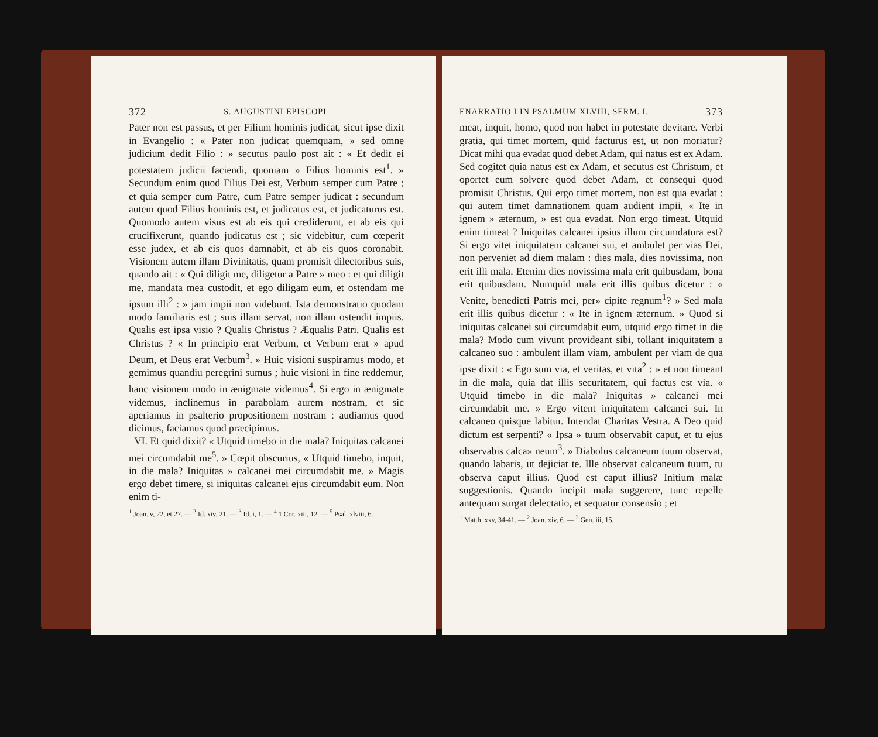372 S. AUGUSTINI EPISCOPI
Pater non est passus, et per Filium hominis judicat, sicut ipse dixit in Evangelio : « Pater non judicat quemquam, » sed omne judicium dedit Filio : » secutus paulo post ait : « Et dedit ei potestatem judicii faciendi, quoniam » Filius hominis est<sup>1</sup>. » Secundum enim quod Filius Dei est, Verbum semper cum Patre ; et quia semper cum Patre, cum Patre semper judicat : secundum autem quod Filius hominis est, et judicatus est, et judicaturus est. Quomodo autem visus est ab eis qui crediderunt, et ab eis qui crucifixerunt, quando judicatus est ; sic videbitur, cum cœperit esse judex, et ab eis quos damnabit, et ab eis quos coronabit. Visionem autem illam Divinitatis, quam promisit dilectoribus suis, quando ait : « Qui diligit me, diligetur a Patre » meo : et qui diligit me, mandata mea custodit, et ego diligam eum, et ostendam me ipsum illi<sup>2</sup> : » jam impii non videbunt. Ista demonstratio quodam modo familiaris est ; suis illam servat, non illam ostendit impiis. Qualis est ipsa visio ? Qualis Christus ? Æqualis Patri. Qualis est Christus ? « In principio erat Verbum, et Verbum erat » apud Deum, et Deus erat Verbum<sup>3</sup>. » Huic visioni suspiramus modo, et gemimus quandiu peregrini sumus ; huic visioni in fine reddemur, hanc visionem modo in ænigmate videmus<sup>4</sup>. Si ergo in ænigmate videmus, inclinemus in parabolam aurem nostram, et sic aperiamus in psalterio propositionem nostram : audiamus quod dicimus, faciamus quod præcipimus.
VI. Et quid dixit? « Utquid timebo in die mala? Iniquitas calcanei mei circumdabit me<sup>5</sup>. » Cœpit obscurius, « Utquid timebo, inquit, in die mala? Iniquitas » calcanei mei circumdabit me. » Magis ergo debet timere, si iniquitas calcanei ejus circumdabit eum. Non enim ti-
<sup>1</sup> Joan. v, 22, et 27. — <sup>2</sup> Id. xiv, 21. — <sup>3</sup> Id. i, 1. — <sup>4</sup> 1 Cor. xiii, 12. — <sup>5</sup> Psal. xlviii, 6.
ENARRATIO I IN PSALMUM XLVIII, SERM. I. 373
meat, inquit, homo, quod non habet in potestate devitare. Verbi gratia, qui timet mortem, quid facturus est, ut non moriatur? Dicat mihi qua evadat quod debet Adam, qui natus est ex Adam. Sed cogitet quia natus est ex Adam, et secutus est Christum, et oportet eum solvere quod debet Adam, et consequi quod promisit Christus. Qui ergo timet mortem, non est qua evadat : qui autem timet damnationem quam audient impii, « Ite in ignem » æternum, » est qua evadat. Non ergo timeat. Utquid enim timeat ? Iniquitas calcanei ipsius illum circumdatura est? Si ergo vitet iniquitatem calcanei sui, et ambulet per vias Dei, non perveniet ad diem malam : dies mala, dies novissima, non erit illi mala. Etenim dies novissima mala erit quibusdam, bona erit quibusdam. Numquid mala erit illis quibus dicetur : « Venite, benedicti Patris mei, per» cipite regnum<sup>1</sup>? » Sed mala erit illis quibus dicetur : « Ite in ignem æternum. » Quod si iniquitas calcanei sui circumdabit eum, utquid ergo timet in die mala? Modo cum vivunt provideant sibi, tollant iniquitatem a calcaneo suo : ambulent illam viam, ambulent per viam de qua ipse dixit : « Ego sum via, et veritas, et vita<sup>2</sup> : » et non timeant in die mala, quia dat illis securitatem, qui factus est via. « Utquid timebo in die mala? Iniquitas » calcanei mei circumdabit me. » Ergo vitent iniquitatem calcanei sui. In calcaneo quisque labitur. Intendat Charitas Vestra. A Deo quid dictum est serpenti? « Ipsa » tuum observabit caput, et tu ejus observabis calca» neum<sup>3</sup>. » Diabolus calcaneum tuum observat, quando labaris, ut dejiciat te. Ille observat calcaneum tuum, tu observa caput illius. Quod est caput illius? Initium malæ suggestionis. Quando incipit mala suggerere, tunc repelle antequam surgat delectatio, et sequatur consensio ; et
<sup>1</sup> Matth. xxv, 34-41. — <sup>2</sup> Joan. xiv, 6. — <sup>3</sup> Gen. iii, 15.